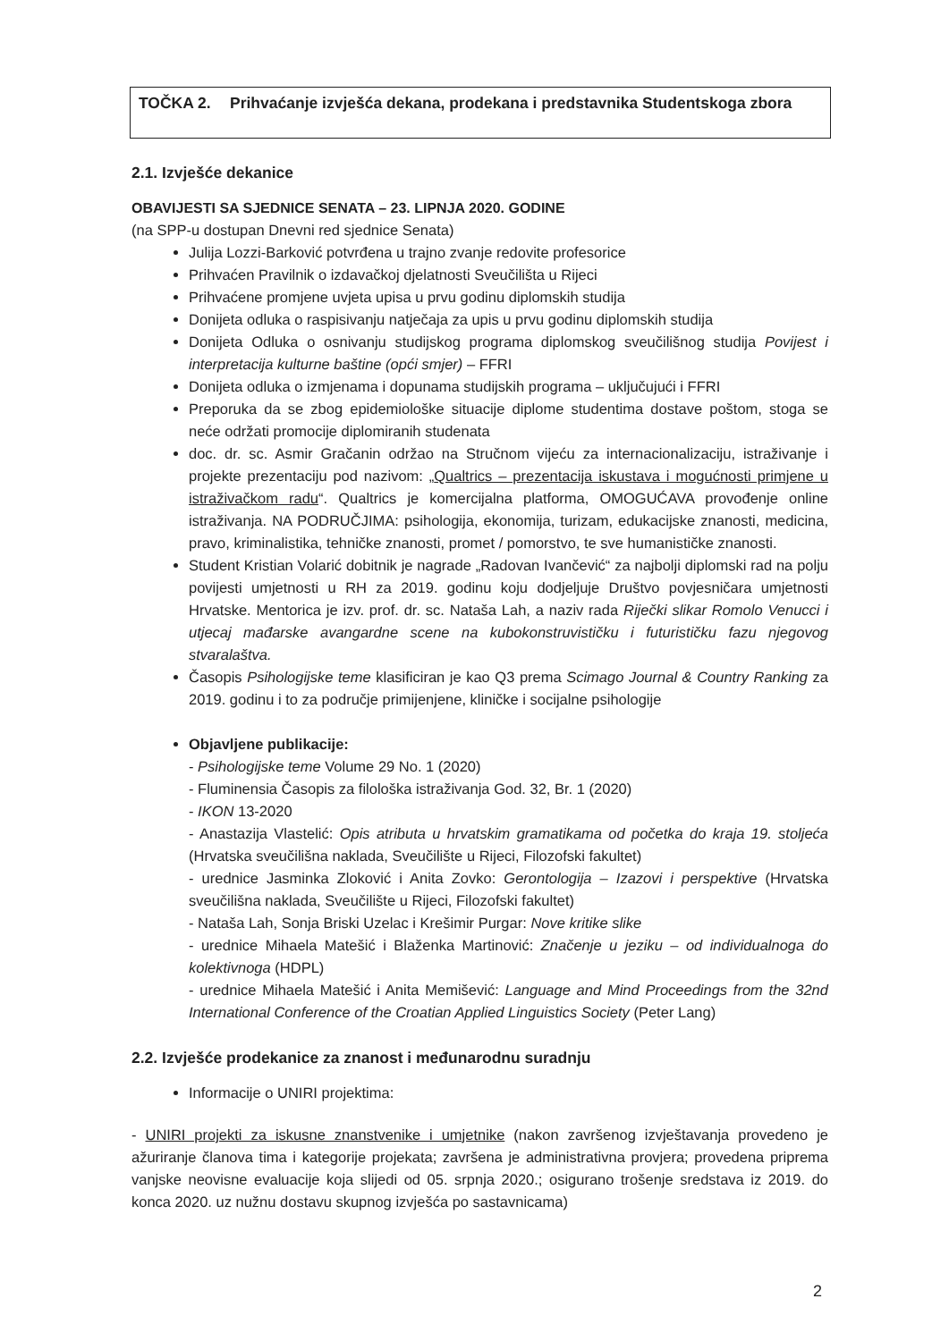TOČKA 2. Prihvaćanje izvješća dekana, prodekana i predstavnika Studentskoga zbora
2.1. Izvješće dekanice
OBAVIJESTI SA SJEDNICE SENATA – 23. LIPNJA 2020. GODINE
(na SPP-u dostupan Dnevni red sjednice Senata)
Julija Lozzi-Barković potvrđena u trajno zvanje redovite profesorice
Prihvaćen Pravilnik o izdavačkoj djelatnosti Sveučilišta u Rijeci
Prihvaćene promjene uvjeta upisa u prvu godinu diplomskih studija
Donijeta odluka o raspisivanju natječaja za upis u prvu godinu diplomskih studija
Donijeta Odluka o osnivanju studijskog programa diplomskog sveučilišnog studija Povijest i interpretacija kulturne baštine (opći smjer) – FFRI
Donijeta odluka o izmjenama i dopunama studijskih programa – uključujući i FFRI
Preporuka da se zbog epidemiološke situacije diplome studentima dostave poštom, stoga se neće održati promocije diplomiranih studenata
doc. dr. sc. Asmir Gračanin održao na Stručnom vijeću za internacionalizaciju, istraživanje i projekte prezentaciju pod nazivom: „Qualtrics – prezentacija iskustava i mogućnosti primjene u istraživačkom radu“. Qualtrics je komercijalna platforma, OMOGUĆAVA provođenje online istraživanja. NA PODRUČJIMA: psihologija, ekonomija, turizam, edukacijske znanosti, medicina, pravo, kriminalistika, tehničke znanosti, promet / pomorstvo, te sve humanističke znanosti.
Student Kristian Volarić dobitnik je nagrade „Radovan Ivančević“ za najbolji diplomski rad na polju povijesti umjetnosti u RH za 2019. godinu koju dodjeljuje Društvo povjesničara umjetnosti Hrvatske. Mentorica je izv. prof. dr. sc. Nataša Lah, a naziv rada Riječki slikar Romolo Venucci i utjecaj mađarske avangardne scene na kubokonstruvističku i futurističku fazu njegovog stvaralaštva.
Časopis Psihologijske teme klasificiran je kao Q3 prema Scimago Journal & Country Ranking za 2019. godinu i to za područje primijenjene, kliničke i socijalne psihologije
Objavljene publikacije:
- Psihologijske teme Volume 29 No. 1 (2020)
- Fluminensia Časopis za filološka istraživanja God. 32, Br. 1 (2020)
- IKON 13-2020
- Anastazija Vlastelić: Opis atributa u hrvatskim gramatikama od početka do kraja 19. stoljeća (Hrvatska sveučilišna naklada, Sveučilište u Rijeci, Filozofski fakultet)
- urednice Jasminka Zloković i Anita Zovko: Gerontologija – Izazovi i perspektive (Hrvatska sveučilišna naklada, Sveučilište u Rijeci, Filozofski fakultet)
- Nataša Lah, Sonja Briski Uzelac i Krešimir Purgar: Nove kritike slike
- urednice Mihaela Matešić i Blaženka Martinović: Značenje u jeziku – od individualnoga do kolektivnoga (HDPL)
- urednice Mihaela Matešić i Anita Memišević: Language and Mind Proceedings from the 32nd International Conference of the Croatian Applied Linguistics Society (Peter Lang)
2.2. Izvješće prodekanice za znanost i međunarodnu suradnju
Informacije o UNIRI projektima:
- UNIRI projekti za iskusne znanstvenike i umjetnike (nakon završenog izvještavanja provedeno je ažuriranje članova tima i kategorije projekata; završena je administrativna provjera; provedena priprema vanjske neovisne evaluacije koja slijedi od 05. srpnja 2020.; osigurano trošenje sredstava iz 2019. do konca 2020. uz nužnu dostavu skupnog izvješća po sastavnicama)
2